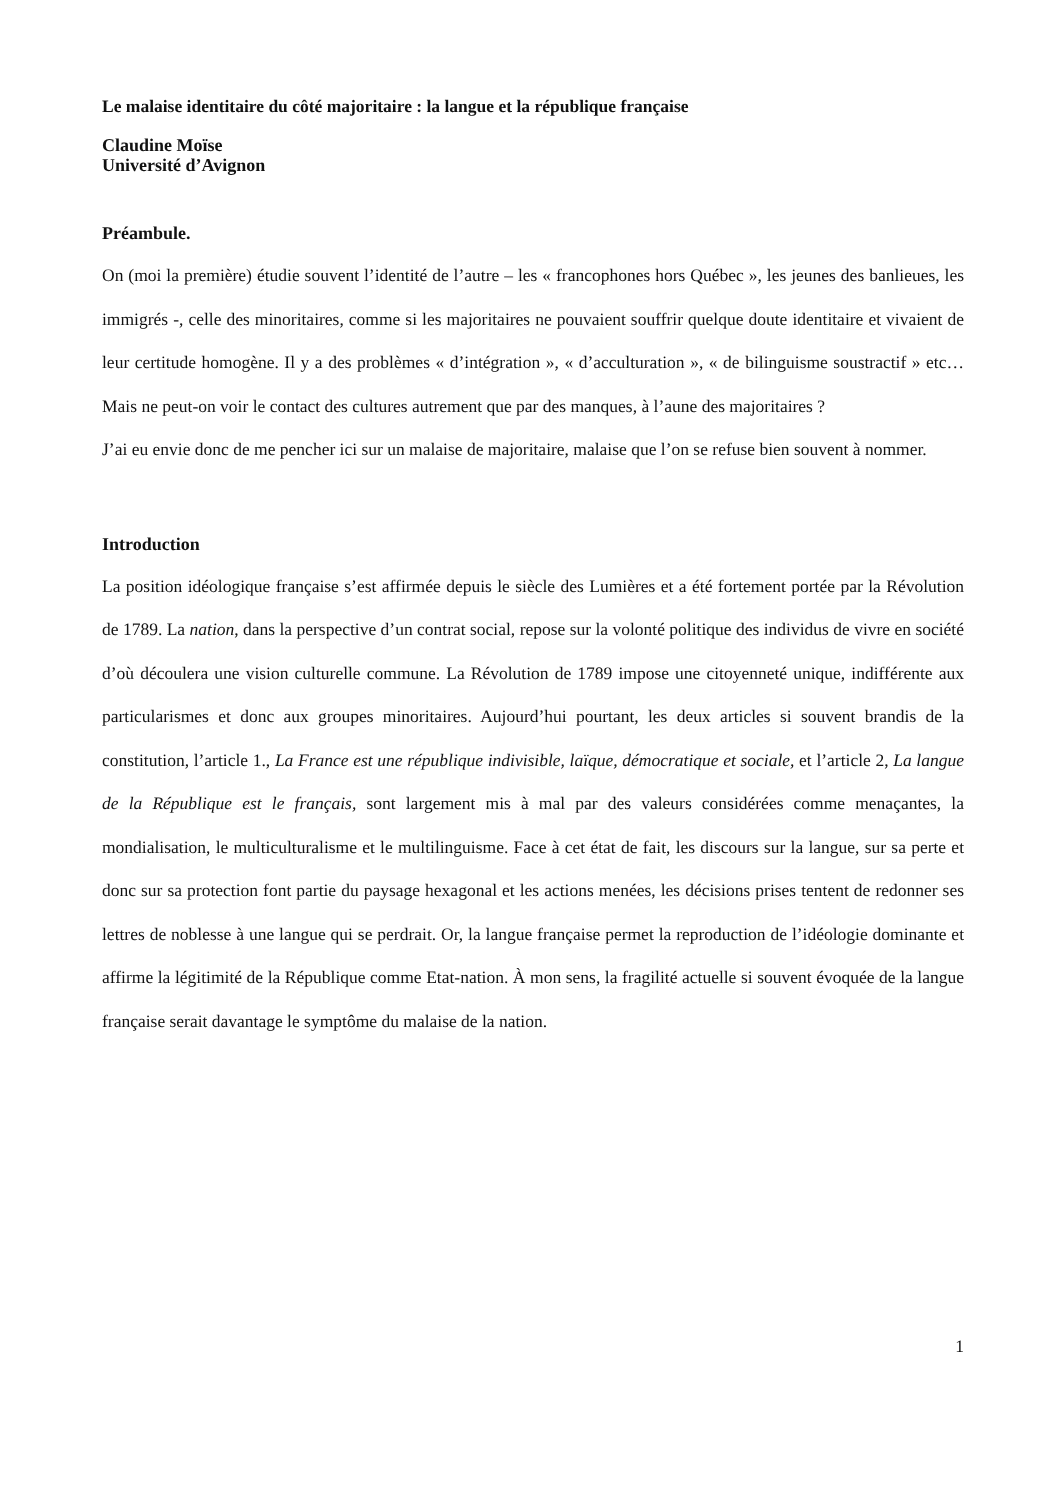Le malaise identitaire du côté majoritaire : la langue et la république française
Claudine Moïse
Université d’Avignon
Préambule.
On (moi la première) étudie souvent l’identité de l’autre – les « francophones hors Québec », les jeunes des banlieues, les immigrés -, celle des minoritaires, comme si les majoritaires ne pouvaient souffrir quelque doute identitaire et vivaient de leur certitude homogène. Il y a des problèmes « d’intégration », « d’acculturation », « de bilinguisme soustractif » etc… Mais ne peut-on voir le contact des cultures autrement que par des manques, à l’aune des majoritaires ?
J’ai eu envie donc de me pencher ici sur un malaise de majoritaire, malaise que l’on se refuse bien souvent à nommer.
Introduction
La position idéologique française s’est affirmée depuis le siècle des Lumières et a été fortement portée par la Révolution de 1789. La nation, dans la perspective d’un contrat social, repose sur la volonté politique des individus de vivre en société d’où découlera une vision culturelle commune. La Révolution de 1789 impose une citoyenneté unique, indifférente aux particularismes et donc aux groupes minoritaires. Aujourd’hui pourtant, les deux articles si souvent brandis de la constitution, l’article 1., La France est une république indivisible, laïque, démocratique et sociale, et l’article 2, La langue de la République est le français, sont largement mis à mal par des valeurs considérées comme menaçantes, la mondialisation, le multiculturalisme et le multilinguisme. Face à cet état de fait, les discours sur la langue, sur sa perte et donc sur sa protection font partie du paysage hexagonal et les actions menées, les décisions prises tentent de redonner ses lettres de noblesse à une langue qui se perdrait. Or, la langue française permet la reproduction de l’idéologie dominante et affirme la légitimité de la République comme Etat-nation. À mon sens, la fragilité actuelle si souvent évoquée de la langue française serait davantage le symptôme du malaise de la nation.
1